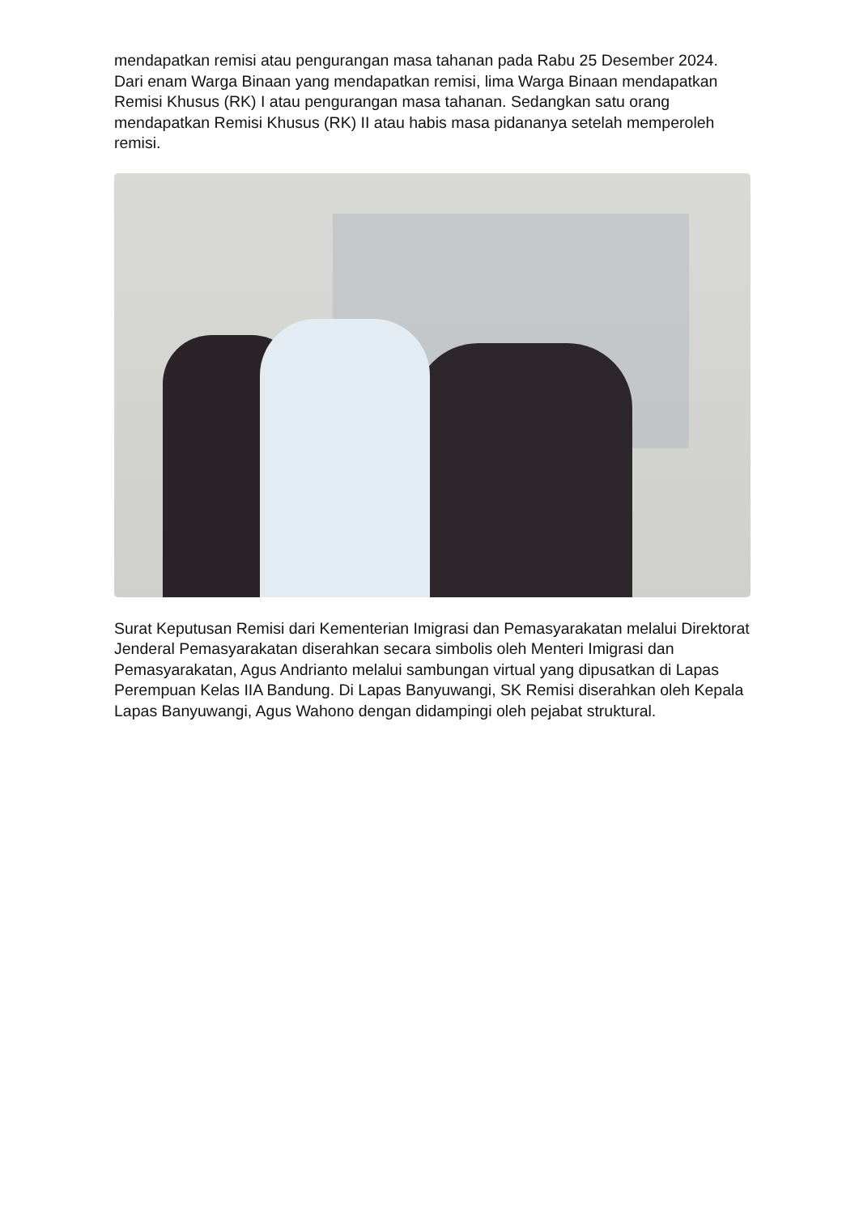mendapatkan remisi atau pengurangan masa tahanan pada Rabu 25 Desember 2024. Dari enam Warga Binaan yang mendapatkan remisi, lima Warga Binaan mendapatkan Remisi Khusus (RK) I atau pengurangan masa tahanan. Sedangkan satu orang mendapatkan Remisi Khusus (RK) II atau habis masa pidananya setelah memperoleh remisi.
Surat Keputusan Remisi dari Kementerian Imigrasi dan Pemasyarakatan melalui Direktorat Jenderal Pemasyarakatan diserahkan secara simbolis oleh Menteri Imigrasi dan Pemasyarakatan, Agus Andrianto melalui sambungan virtual yang dipusatkan di Lapas Perempuan Kelas IIA Bandung. Di Lapas Banyuwangi, SK Remisi diserahkan oleh Kepala Lapas Banyuwangi, Agus Wahono dengan didampingi oleh pejabat struktural.